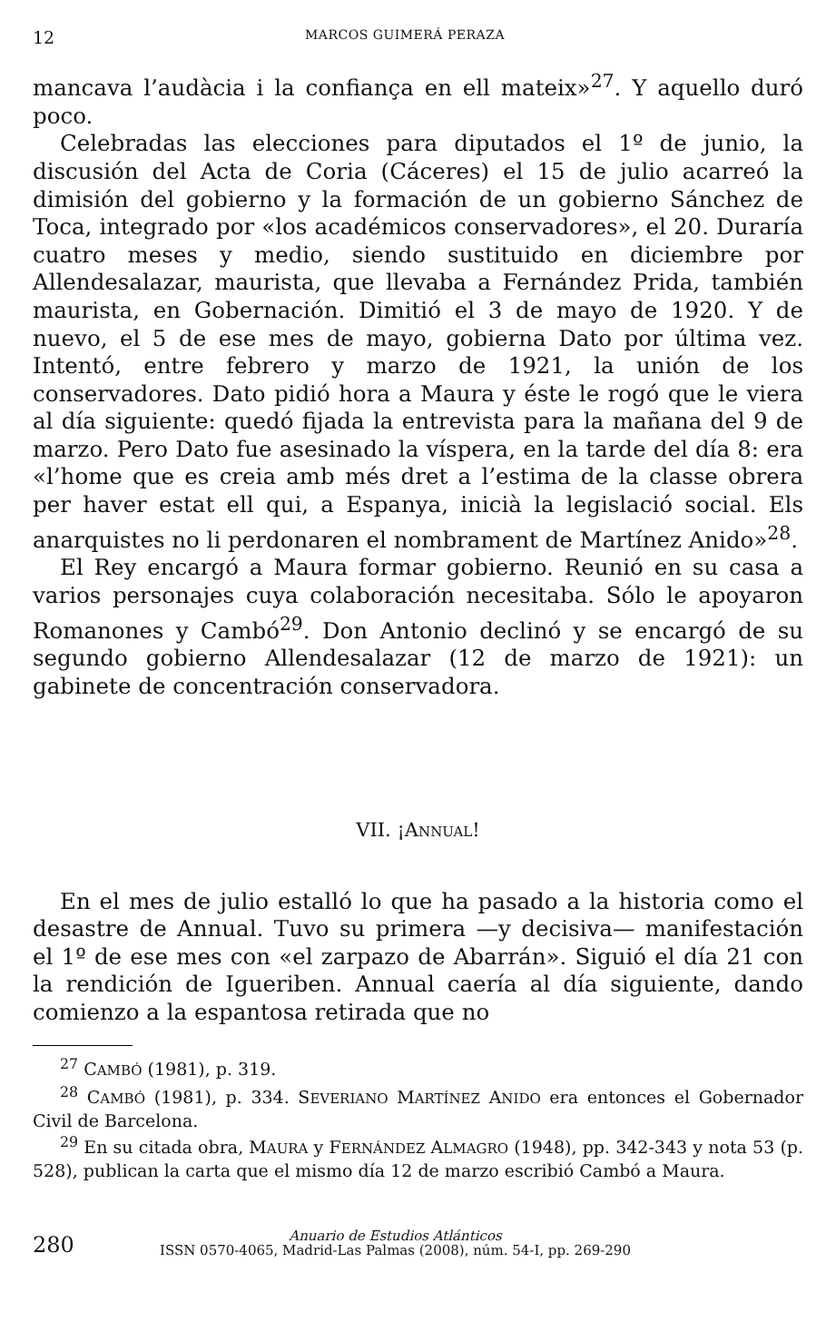12 MARCOS GUIMERÁ PERAZA
mancava l’audàcia i la confiança en ell mateix»<sup>27</sup>. Y aquello duró poco.
Celebradas las elecciones para diputados el 1º de junio, la discusión del Acta de Coria (Cáceres) el 15 de julio acarreó la dimisión del gobierno y la formación de un gobierno Sánchez de Toca, integrado por «los académicos conservadores», el 20. Duraría cuatro meses y medio, siendo sustituido en diciembre por Allendesalazar, maurista, que llevaba a Fernández Prida, también maurista, en Gobernación. Dimitió el 3 de mayo de 1920. Y de nuevo, el 5 de ese mes de mayo, gobierna Dato por última vez. Intentó, entre febrero y marzo de 1921, la unión de los conservadores. Dato pidió hora a Maura y éste le rogó que le viera al día siguiente: quedó fijada la entrevista para la mañana del 9 de marzo. Pero Dato fue asesinado la víspera, en la tarde del día 8: era «l’home que es creia amb més dret a l’estima de la classe obrera per haver estat ell qui, a Espanya, inicià la legislació social. Els anarquistes no li perdonaren el nombrament de Martínez Anido»<sup>28</sup>.
El Rey encargó a Maura formar gobierno. Reunió en su casa a varios personajes cuya colaboración necesitaba. Sólo le apoyaron Romanones y Cambó<sup>29</sup>. Don Antonio declinó y se encargó de su segundo gobierno Allendesalazar (12 de marzo de 1921): un gabinete de concentración conservadora.
VII. ¡ANNUAL!
En el mes de julio estalló lo que ha pasado a la historia como el desastre de Annual. Tuvo su primera —y decisiva— manifestación el 1º de ese mes con «el zarpazo de Abarrán». Siguió el día 21 con la rendición de Igueriben. Annual caería al día siguiente, dando comienzo a la espantosa retirada que no
<sup>27</sup> CAMBÓ (1981), p. 319.
<sup>28</sup> CAMBÓ (1981), p. 334. SEVERIANO MARTÍNEZ ANIDO era entonces el Gobernador Civil de Barcelona.
<sup>29</sup> En su citada obra, MAURA y FERNÁNDEZ ALMAGRO (1948), pp. 342-343 y nota 53 (p. 528), publican la carta que el mismo día 12 de marzo escribió Cambó a Maura.
280
Anuario de Estudios Atlánticos
ISSN 0570-4065, Madrid-Las Palmas (2008), núm. 54-I, pp. 269-290